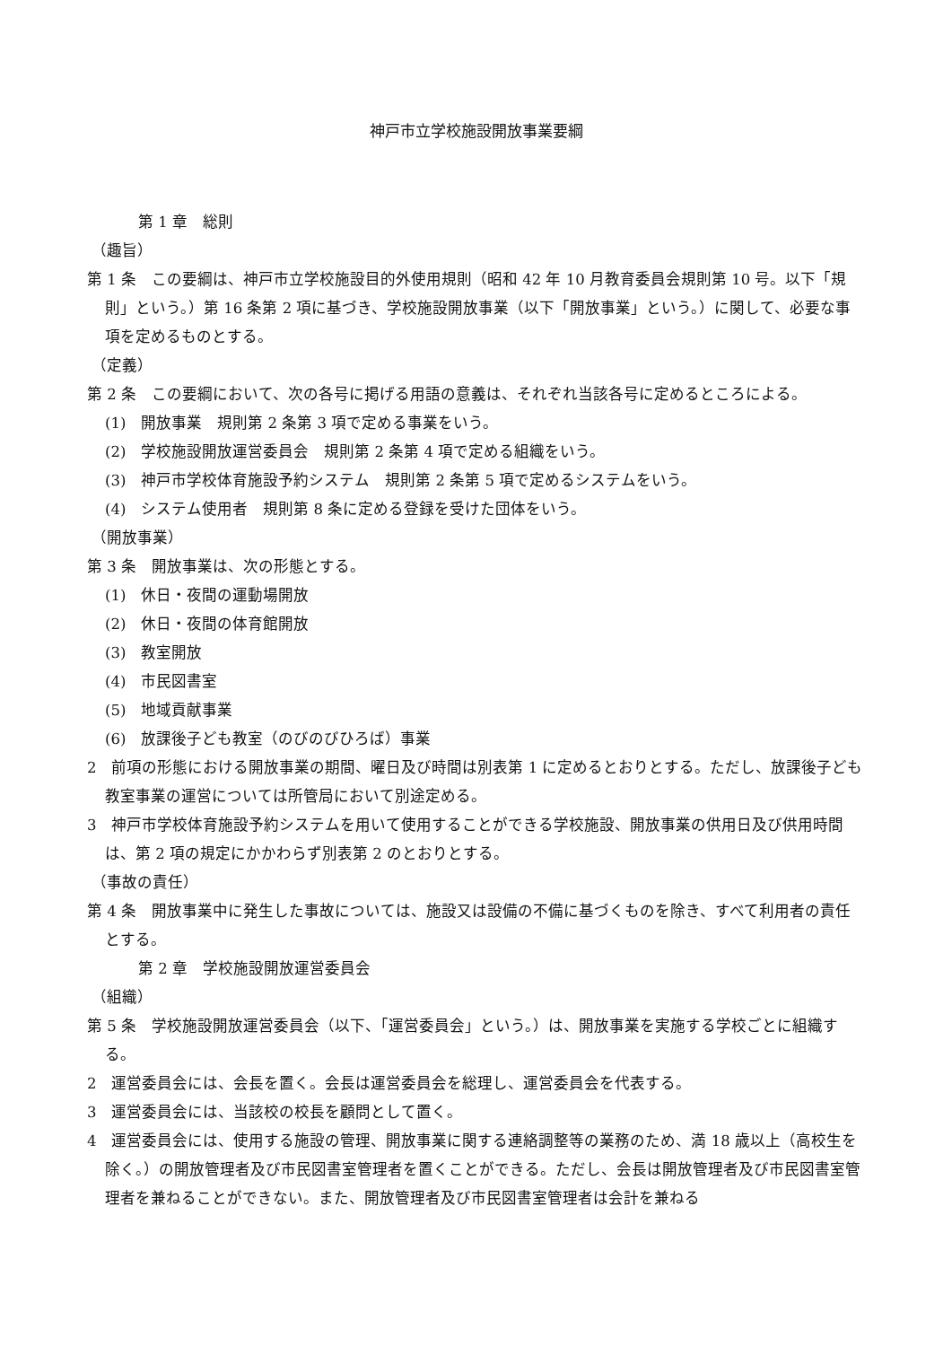神戸市立学校施設開放事業要綱
第 1 章　総則
（趣旨）
第 1 条　この要綱は、神戸市立学校施設目的外使用規則（昭和 42 年 10 月教育委員会規則第 10 号。以下「規則」という。）第 16 条第 2 項に基づき、学校施設開放事業（以下「開放事業」という。）に関して、必要な事項を定めるものとする。
（定義）
第 2 条　この要綱において、次の各号に掲げる用語の意義は、それぞれ当該各号に定めるところによる。
(1)　開放事業　規則第 2 条第 3 項で定める事業をいう。
(2)　学校施設開放運営委員会　規則第 2 条第 4 項で定める組織をいう。
(3)　神戸市学校体育施設予約システム　規則第 2 条第 5 項で定めるシステムをいう。
(4)　システム使用者　規則第 8 条に定める登録を受けた団体をいう。
（開放事業）
第 3 条　開放事業は、次の形態とする。
(1)　休日・夜間の運動場開放
(2)　休日・夜間の体育館開放
(3)　教室開放
(4)　市民図書室
(5)　地域貢献事業
(6)　放課後子ども教室（のびのびひろば）事業
2　前項の形態における開放事業の期間、曜日及び時間は別表第 1 に定めるとおりとする。ただし、放課後子ども教室事業の運営については所管局において別途定める。
3　神戸市学校体育施設予約システムを用いて使用することができる学校施設、開放事業の供用日及び供用時間は、第 2 項の規定にかかわらず別表第 2 のとおりとする。
（事故の責任）
第 4 条　開放事業中に発生した事故については、施設又は設備の不備に基づくものを除き、すべて利用者の責任とする。
第 2 章　学校施設開放運営委員会
（組織）
第 5 条　学校施設開放運営委員会（以下、「運営委員会」という。）は、開放事業を実施する学校ごとに組織する。
2　運営委員会には、会長を置く。会長は運営委員会を総理し、運営委員会を代表する。
3　運営委員会には、当該校の校長を顧問として置く。
4　運営委員会には、使用する施設の管理、開放事業に関する連絡調整等の業務のため、満 18 歳以上（高校生を除く。）の開放管理者及び市民図書室管理者を置くことができる。ただし、会長は開放管理者及び市民図書室管理者を兼ねることができない。また、開放管理者及び市民図書室管理者は会計を兼ねる